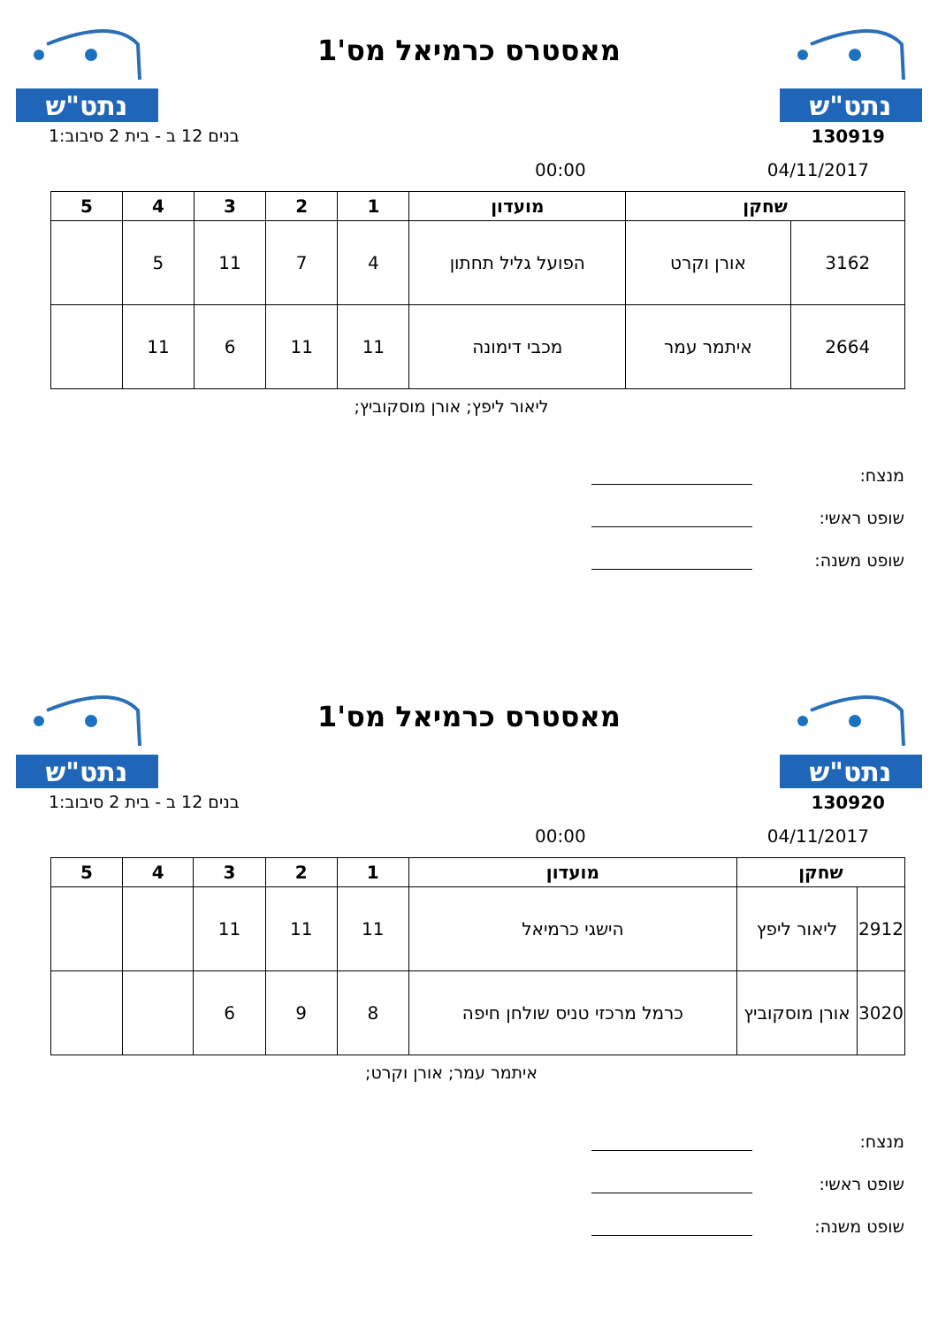נתט"ש
מאסטרס כרמיאל מס'1
נתט"ש
בנים 12 ב - בית 2 סיבוב:1 130919
00:00 04/11/2017
| שחקן | | מועדון | 1 | 2 | 3 | 4 | 5 |
| --- | --- | --- | --- | --- | --- | --- | --- |
| 3162 | אורן וקרט | הפועל גליל תחתון | 4 | 7 | 11 | 5 | |
| 2664 | איתמר עמר | מכבי דימונה | 11 | 11 | 6 | 11 | |
ליאור ליפץ; אורן מוסקוביץ;
מנצח:
שופט ראשי:
שופט משנה:
נתט"ש
מאסטרס כרמיאל מס'1
נתט"ש
בנים 12 ב - בית 2 סיבוב:1 130920
00:00 04/11/2017
| שחקן | | מועדון | 1 | 2 | 3 | 4 | 5 |
| --- | --- | --- | --- | --- | --- | --- | --- |
| 2912 | ליאור ליפץ | הישגי כרמיאל | 11 | 11 | 11 | | |
| 3020 | אורן מוסקוביץ | כרמל מרכזי טניס שולחן חיפה | 8 | 9 | 6 | | |
איתמר עמר; אורן וקרט;
מנצח:
שופט ראשי:
שופט משנה: